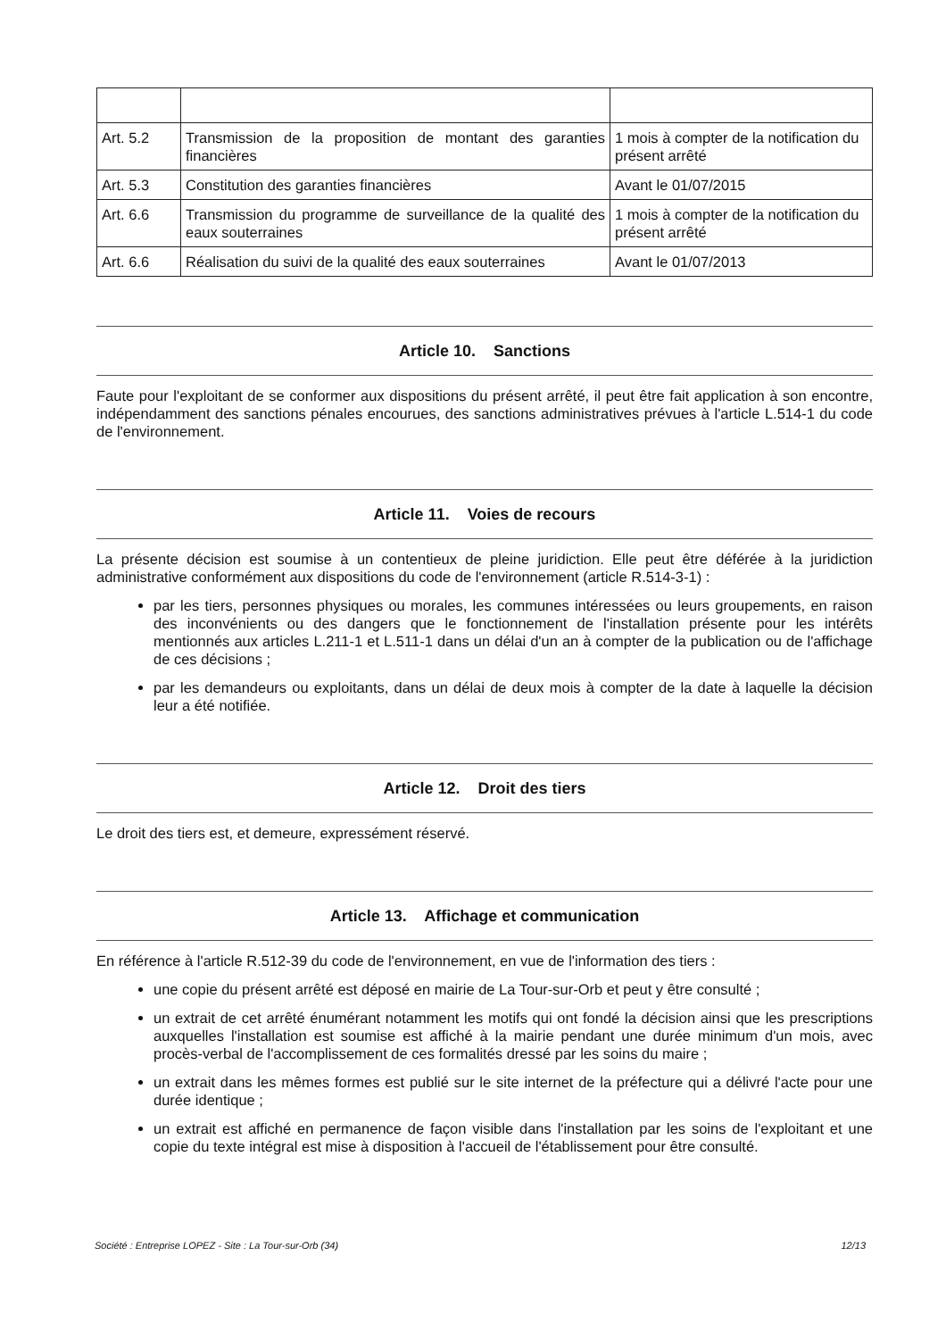| Art. 5.2 | Transmission de la proposition de montant des garanties financières | 1 mois à compter de la notification du présent arrêté |
| Art. 5.3 | Constitution des garanties financières | Avant le 01/07/2015 |
| Art. 6.6 | Transmission du programme de surveillance de la qualité des eaux souterraines | 1 mois à compter de la notification du présent arrêté |
| Art. 6.6 | Réalisation du suivi de la qualité des eaux souterraines | Avant le 01/07/2013 |
Article 10. Sanctions
Faute pour l'exploitant de se conformer aux dispositions du présent arrêté, il peut être fait application à son encontre, indépendamment des sanctions pénales encourues, des sanctions administratives prévues à l'article L.514-1 du code de l'environnement.
Article 11. Voies de recours
La présente décision est soumise à un contentieux de pleine juridiction. Elle peut être déférée à la juridiction administrative conformément aux dispositions du code de l'environnement (article R.514-3-1) :
par les tiers, personnes physiques ou morales, les communes intéressées ou leurs groupements, en raison des inconvénients ou des dangers que le fonctionnement de l'installation présente pour les intérêts mentionnés aux articles L.211-1 et L.511-1 dans un délai d'un an à compter de la publication ou de l'affichage de ces décisions ;
par les demandeurs ou exploitants, dans un délai de deux mois à compter de la date à laquelle la décision leur a été notifiée.
Article 12. Droit des tiers
Le droit des tiers est, et demeure, expressément réservé.
Article 13. Affichage et communication
En référence à l'article R.512-39 du code de l'environnement, en vue de l'information des tiers :
une copie du présent arrêté est déposé en mairie de La Tour-sur-Orb et peut y être consulté ;
un extrait de cet arrêté énumérant notamment les motifs qui ont fondé la décision ainsi que les prescriptions auxquelles l'installation est soumise est affiché à la mairie pendant une durée minimum d'un mois, avec procès-verbal de l'accomplissement de ces formalités dressé par les soins du maire ;
un extrait dans les mêmes formes est publié sur le site internet de la préfecture qui a délivré l'acte pour une durée identique ;
un extrait est affiché en permanence de façon visible dans l'installation par les soins de l'exploitant et une copie du texte intégral est mise à disposition à l'accueil de l'établissement pour être consulté.
Société : Entreprise LOPEZ - Site : La Tour-sur-Orb (34) 12/13